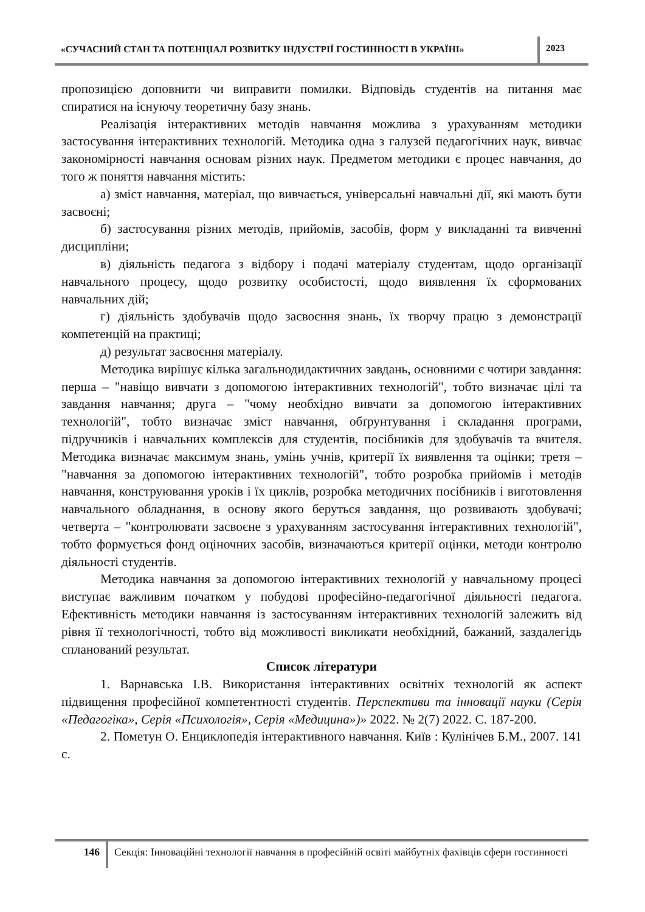«СУЧАСНИЙ СТАН ТА ПОТЕНЦІАЛ РОЗВИТКУ ІНДУСТРІЇ ГОСТИННОСТІ В УКРАЇНІ»
2023
пропозицією доповнити чи виправити помилки. Відповідь студентів на питання має спиратися на існуючу теоретичну базу знань.
Реалізація інтерактивних методів навчання можлива з урахуванням методики застосування інтерактивних технологій. Методика одна з галузей педагогічних наук, вивчає закономірності навчання основам різних наук. Предметом методики є процес навчання, до того ж поняття навчання містить:
а) зміст навчання, матеріал, що вивчається, універсальні навчальні дії, які мають бути засвоєні;
б) застосування різних методів, прийомів, засобів, форм у викладанні та вивченні дисципліни;
в) діяльність педагога з відбору і подачі матеріалу студентам, щодо організації навчального процесу, щодо розвитку особистості, щодо виявлення їх сформованих навчальних дій;
г) діяльність здобувачів щодо засвоєння знань, їх творчу працю з демонстрації компетенцій на практиці;
д) результат засвоєння матеріалу.
Методика вирішує кілька загальнодидактичних завдань, основними є чотири завдання: перша – "навіщо вивчати з допомогою інтерактивних технологій", тобто визначає цілі та завдання навчання; друга – "чому необхідно вивчати за допомогою інтерактивних технологій", тобто визначає зміст навчання, обґрунтування і складання програми, підручників і навчальних комплексів для студентів, посібників для здобувачів та вчителя. Методика визначає максимум знань, умінь учнів, критерії їх виявлення та оцінки; третя – "навчання за допомогою інтерактивних технологій", тобто розробка прийомів і методів навчання, конструювання уроків і їх циклів, розробка методичних посібників і виготовлення навчального обладнання, в основу якого беруться завдання, що розвивають здобувачі; четверта – "контролювати засвоєне з урахуванням застосування інтерактивних технологій", тобто формується фонд оціночних засобів, визначаються критерії оцінки, методи контролю діяльності студентів.
Методика навчання за допомогою інтерактивних технологій у навчальному процесі виступає важливим початком у побудові професійно-педагогічної діяльності педагога. Ефективність методики навчання із застосуванням інтерактивних технологій залежить від рівня її технологічності, тобто від можливості викликати необхідний, бажаний, заздалегідь спланований результат.
Список літератури
1. Варнавська І.В. Використання інтерактивних освітніх технологій як аспект підвищення професійної компетентності студентів. Перспективи та інновації науки (Серія «Педагогіка», Серія «Психологія», Серія «Медицина»)» 2022. № 2(7) 2022. С. 187-200.
2. Пометун О. Енциклопедія інтерактивного навчання. Київ : Кулінічев Б.М., 2007. 141 с.
146 Секція: Інноваційні технології навчання в професійній освіті майбутніх фахівців сфери гостинності